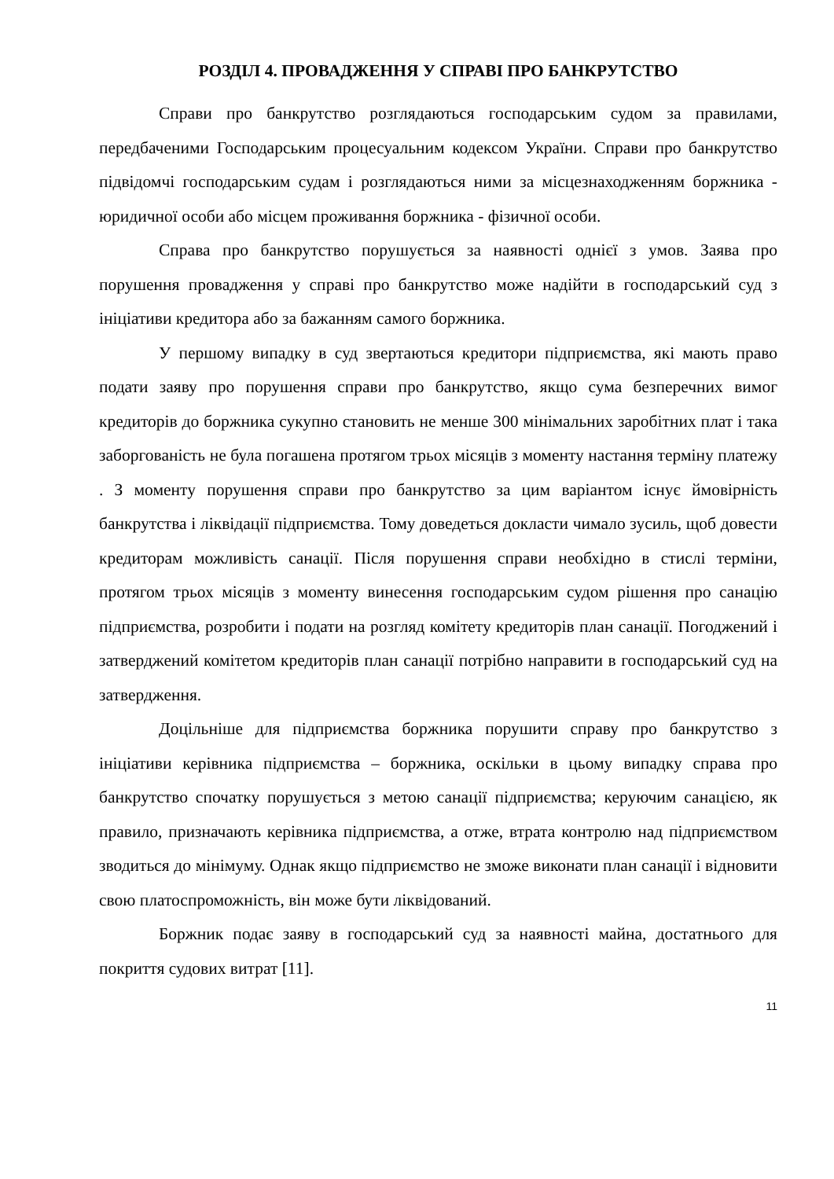РОЗДІЛ 4. ПРОВАДЖЕННЯ У СПРАВІ ПРО БАНКРУТСТВО
Справи про банкрутство розглядаються господарським судом за правилами, передбаченими Господарським процесуальним кодексом України. Справи про банкрутство підвідомчі господарським судам і розглядаються ними за місцезнаходженням боржника - юридичної особи або місцем проживання боржника - фізичної особи.
Справа про банкрутство порушується за наявності однієї з умов. Заява про порушення провадження у справі про банкрутство може надійти в господарський суд з ініціативи кредитора або за бажанням самого боржника.
У першому випадку в суд звертаються кредитори підприємства, які мають право подати заяву про порушення справи про банкрутство, якщо сума безперечних вимог кредиторів до боржника сукупно становить не менше 300 мінімальних заробітних плат і така заборгованість не була погашена протягом трьох місяців з моменту настання терміну платежу . З моменту порушення справи про банкрутство за цим варіантом існує ймовірність банкрутства і ліквідації підприємства. Тому доведеться докласти чимало зусиль, щоб довести кредиторам можливість санації. Після порушення справи необхідно в стислі терміни, протягом трьох місяців з моменту винесення господарським судом рішення про санацію підприємства, розробити і подати на розгляд комітету кредиторів план санації. Погоджений і затверджений комітетом кредиторів план санації потрібно направити в господарський суд на затвердження.
Доцільніше для підприємства боржника порушити справу про банкрутство з ініціативи керівника підприємства – боржника, оскільки в цьому випадку справа про банкрутство спочатку порушується з метою санації підприємства; керуючим санацією, як правило, призначають керівника підприємства, а отже, втрата контролю над підприємством зводиться до мінімуму. Однак якщо підприємство не зможе виконати план санації і відновити свою платоспроможність, він може бути ліквідований.
Боржник подає заяву в господарський суд за наявності майна, достатнього для покриття судових витрат [11].
11